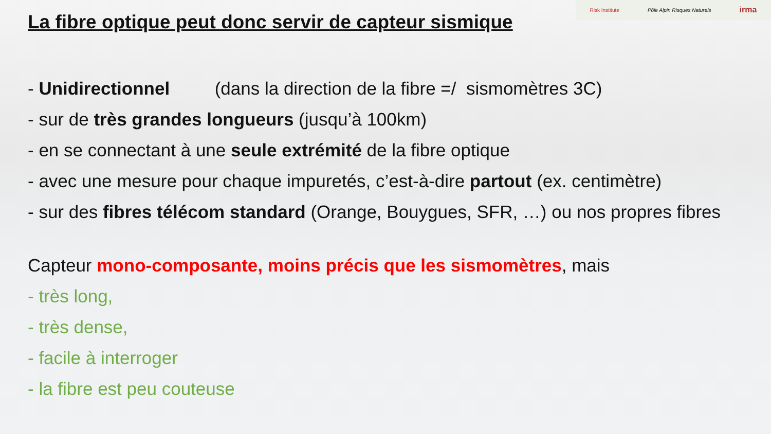Risk Institute Pôle Alpin Risques Naturels irma
La fibre optique peut donc servir de capteur sismique
- Unidirectionnel (dans la direction de la fibre =/ sismomètres 3C)
- sur de très grandes longueurs (jusqu’à 100km)
- en se connectant à une seule extrémité de la fibre optique
- avec une mesure pour chaque impuretés, c’est-à-dire partout (ex. centimètre)
- sur des fibres télécom standard (Orange, Bouygues, SFR, …) ou nos propres fibres
Capteur mono-composante, moins précis que les sismomètres, mais
- très long,
- très dense,
- facile à interroger
- la fibre est peu couteuse